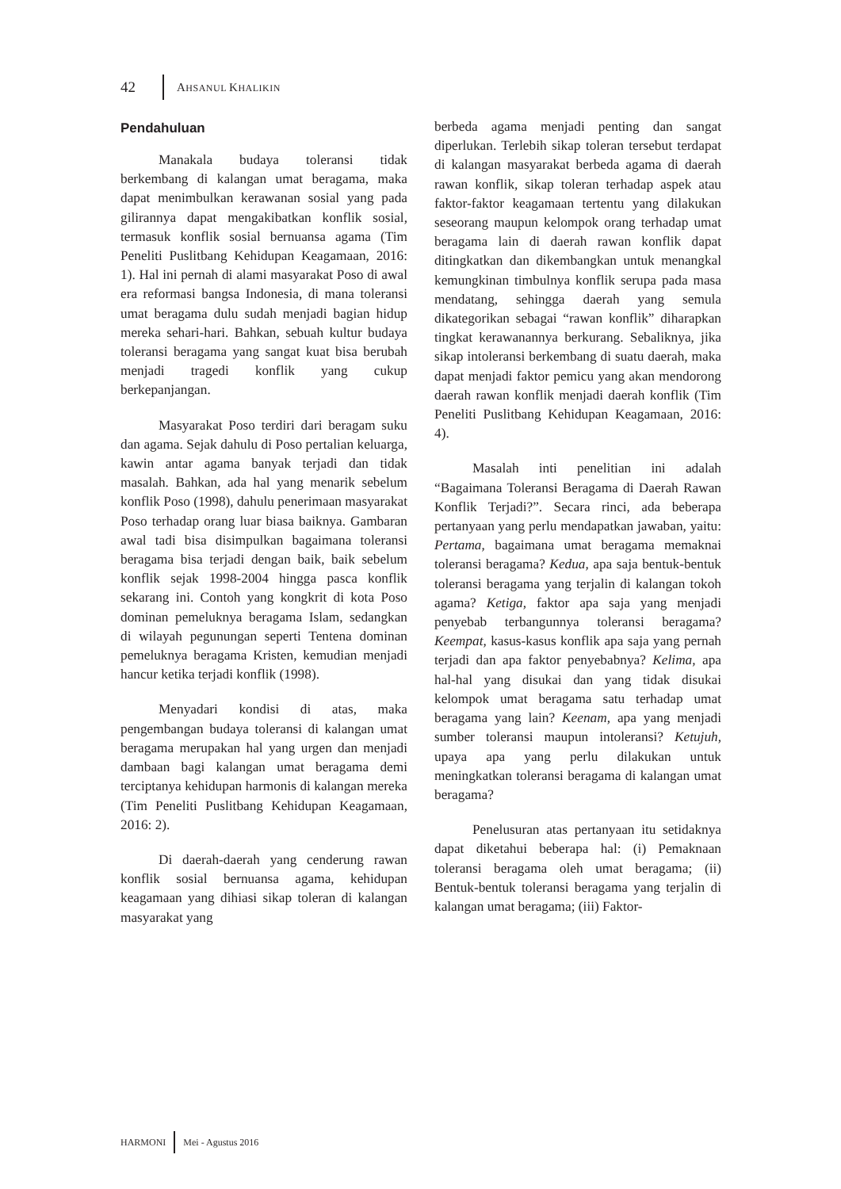42 AHSANUL KHALIKIN
Pendahuluan
Manakala budaya toleransi tidak berkembang di kalangan umat beragama, maka dapat menimbulkan kerawanan sosial yang pada gilirannya dapat mengakibatkan konflik sosial, termasuk konflik sosial bernuansa agama (Tim Peneliti Puslitbang Kehidupan Keagamaan, 2016: 1). Hal ini pernah di alami masyarakat Poso di awal era reformasi bangsa Indonesia, di mana toleransi umat beragama dulu sudah menjadi bagian hidup mereka sehari-hari. Bahkan, sebuah kultur budaya toleransi beragama yang sangat kuat bisa berubah menjadi tragedi konflik yang cukup berkepanjangan.
Masyarakat Poso terdiri dari beragam suku dan agama. Sejak dahulu di Poso pertalian keluarga, kawin antar agama banyak terjadi dan tidak masalah. Bahkan, ada hal yang menarik sebelum konflik Poso (1998), dahulu penerimaan masyarakat Poso terhadap orang luar biasa baiknya. Gambaran awal tadi bisa disimpulkan bagaimana toleransi beragama bisa terjadi dengan baik, baik sebelum konflik sejak 1998-2004 hingga pasca konflik sekarang ini. Contoh yang kongkrit di kota Poso dominan pemeluknya beragama Islam, sedangkan di wilayah pegunungan seperti Tentena dominan pemeluknya beragama Kristen, kemudian menjadi hancur ketika terjadi konflik (1998).
Menyadari kondisi di atas, maka pengembangan budaya toleransi di kalangan umat beragama merupakan hal yang urgen dan menjadi dambaan bagi kalangan umat beragama demi terciptanya kehidupan harmonis di kalangan mereka (Tim Peneliti Puslitbang Kehidupan Keagamaan, 2016: 2).
Di daerah-daerah yang cenderung rawan konflik sosial bernuansa agama, kehidupan keagamaan yang dihiasi sikap toleran di kalangan masyarakat yang
berbeda agama menjadi penting dan sangat diperlukan. Terlebih sikap toleran tersebut terdapat di kalangan masyarakat berbeda agama di daerah rawan konflik, sikap toleran terhadap aspek atau faktor-faktor keagamaan tertentu yang dilakukan seseorang maupun kelompok orang terhadap umat beragama lain di daerah rawan konflik dapat ditingkatkan dan dikembangkan untuk menangkal kemungkinan timbulnya konflik serupa pada masa mendatang, sehingga daerah yang semula dikategorikan sebagai “rawan konflik” diharapkan tingkat kerawanannya berkurang. Sebaliknya, jika sikap intoleransi berkembang di suatu daerah, maka dapat menjadi faktor pemicu yang akan mendorong daerah rawan konflik menjadi daerah konflik (Tim Peneliti Puslitbang Kehidupan Keagamaan, 2016: 4).
Masalah inti penelitian ini adalah “Bagaimana Toleransi Beragama di Daerah Rawan Konflik Terjadi?”. Secara rinci, ada beberapa pertanyaan yang perlu mendapatkan jawaban, yaitu: Pertama, bagaimana umat beragama memaknai toleransi beragama? Kedua, apa saja bentuk-bentuk toleransi beragama yang terjalin di kalangan tokoh agama? Ketiga, faktor apa saja yang menjadi penyebab terbangunnya toleransi beragama? Keempat, kasus-kasus konflik apa saja yang pernah terjadi dan apa faktor penyebabnya? Kelima, apa hal-hal yang disukai dan yang tidak disukai kelompok umat beragama satu terhadap umat beragama yang lain? Keenam, apa yang menjadi sumber toleransi maupun intoleransi? Ketujuh, upaya apa yang perlu dilakukan untuk meningkatkan toleransi beragama di kalangan umat beragama?
Penelusuran atas pertanyaan itu setidaknya dapat diketahui beberapa hal: (i) Pemaknaan toleransi beragama oleh umat beragama; (ii) Bentuk-bentuk toleransi beragama yang terjalin di kalangan umat beragama; (iii) Faktor-
HARMONI Mei - Agustus 2016